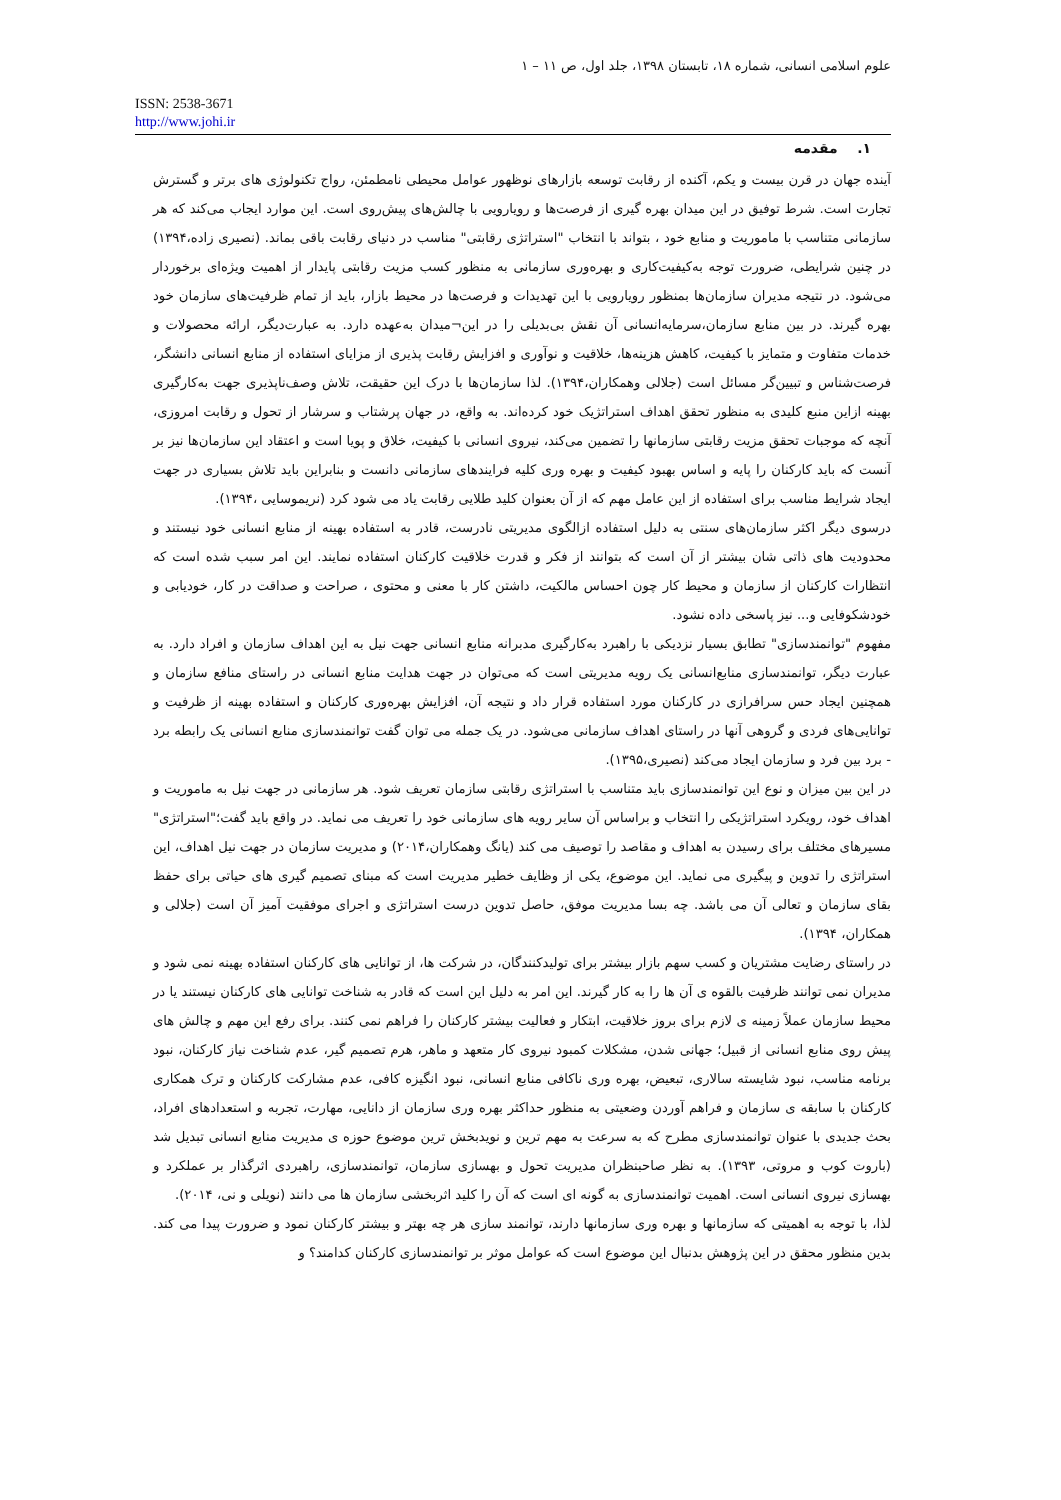علوم اسلامی انسانی، شماره ۱۸، تابستان ۱۳۹۸، جلد اول، ص ۱۱ – ۱
ISSN: 2538-3671
http://www.johi.ir
۱. مقدمه
آینده جهان در قرن بیست و یکم، آکنده از رقابت توسعه بازارهای نوظهور عوامل محیطی نامطمئن، رواج تکنولوژی های برتر و گسترش تجارت است. شرط توفیق در این میدان بهره گیری از فرصت‌ها و رویارویی با چالش‌های پیش‌روی است. این موارد ایجاب می‌کند که هر سازمانی متناسب با ماموریت و منابع خود ، بتواند با انتخاب "استراتژی رقابتی" مناسب در دنیای رقابت باقی بماند. (نصیری زاده،۱۳۹۴) در چنین شرایطی، ضرورت توجه به‌کیفیت‌کاری و بهره‌وری سازمانی به منظور کسب مزیت رقابتی پایدار از اهمیت ویژه‌ای برخوردار می‌شود. در نتیجه مدیران سازمان‌ها بمنظور رویارویی با این تهدیدات و فرصت‌ها در محیط بازار، باید از تمام ظرفیت‌های سازمان خود بهره گیرند. در بین منابع سازمان،سرمایه‌انسانی آن نقش بی‌بدیلی را در این¬میدان به‌عهده دارد. به عبارت‌دیگر، ارائه محصولات و خدمات متفاوت و متمایز با کیفیت، کاهش هزینه‌ها، خلاقیت و نوآوری و افزایش رقابت پذیری از مزایای استفاده از منابع انسانی دانشگر، فرصت‌شناس و تبیین‌گر مسائل است (جلالی وهمکاران،۱۳۹۴). لذا سازمان‌ها با درک این حقیقت، تلاش وصف‌ناپذیری جهت به‌کارگیری بهینه ازاین منبع کلیدی به منظور تحقق اهداف استراتژیک خود کرده‌اند. به واقع، در جهان پرشتاب و سرشار از تحول و رقابت امروزی، آنچه که موجبات تحقق مزیت رقابتی سازمانها را تضمین می‌کند، نیروی انسانی با کیفیت، خلاق و پویا است و اعتقاد این سازمان‌ها نیز بر آنست که باید کارکنان را پایه و اساس بهبود کیفیت و بهره وری کلیه فرایندهای سازمانی دانست و بنابراین باید تلاش بسیاری در جهت ایجاد شرایط مناسب برای استفاده از این عامل مهم که از آن بعنوان کلید طلایی رقابت یاد می شود کرد (نریموسایی ،۱۳۹۴).
درسوی دیگر اکثر سازمان‌های سنتی به دلیل استفاده ازالگوی مدیریتی نادرست، قادر به استفاده بهینه از منابع انسانی خود نیستند و محدودیت های ذاتی شان بیشتر از آن است که بتوانند از فکر و قدرت خلاقیت کارکنان استفاده نمایند. این امر سبب شده است که انتظارات کارکنان از سازمان و محیط کار چون احساس مالکیت، داشتن کار با معنی و محتوی ، صراحت و صداقت در کار، خودیابی و خودشکوفایی و... نیز پاسخی داده نشود.
مفهوم "توانمندسازی" تطابق بسیار نزدیکی با راهبرد به‌کارگیری مدبرانه منابع انسانی جهت نیل به این اهداف سازمان و افراد دارد. به عبارت دیگر، توانمندسازی منابع‌انسانی یک رویه مدیریتی است که می‌توان در جهت هدایت منابع انسانی در راستای منافع سازمان و همچنین ایجاد حس سرافرازی در کارکنان مورد استفاده قرار داد و نتیجه آن، افزایش بهره‌وری کارکنان و استفاده بهینه از ظرفیت و توانایی‌های فردی و گروهی آنها در راستای اهداف سازمانی می‌شود. در یک جمله می توان گفت توانمندسازی منابع انسانی یک رابطه برد - برد بین فرد و سازمان ایجاد می‌کند (نصیری،۱۳۹۵).
در این بین میزان و نوع این توانمندسازی باید متناسب با استراتژی رقابتی سازمان تعریف شود. هر سازمانی در جهت نیل به ماموریت و اهداف خود، رویکرد استراتژیکی را انتخاب و براساس آن سایر رویه های سازمانی خود را تعریف می نماید. در واقع باید گفت؛"استراتژی" مسیرهای مختلف برای رسیدن به اهداف و مقاصد را توصیف می کند (یانگ وهمکاران،۲۰۱۴) و مدیریت سازمان در جهت نیل اهداف، این استراتژی را تدوین و پیگیری می نماید. این موضوع، یکی از وظایف خطیر مدیریت است که مبنای تصمیم گیری های حیاتی برای حفظ بقای سازمان و تعالی آن می باشد. چه بسا مدیریت موفق، حاصل تدوین درست استراتژی و اجرای موفقیت آمیز آن است (جلالی و همکاران، ۱۳۹۴).
در راستای رضایت مشتریان و کسب سهم بازار بیشتر برای تولیدکنندگان، در شرکت ها، از توانایی های کارکنان استفاده بهینه نمی شود و مدیران نمی توانند ظرفیت بالقوه ی آن ها را به کار گیرند. این امر به دلیل این است که قادر به شناخت توانایی های کارکنان نیستند یا در محیط سازمان عملاً زمینه ی لازم برای بروز خلاقیت، ابتکار و فعالیت بیشتر کارکنان را فراهم نمی کنند. برای رفع این مهم و چالش های پیش روی منابع انسانی از قبیل؛ جهانی شدن، مشکلات کمبود نیروی کار متعهد و ماهر، هرم تصمیم گیر، عدم شناخت نیاز کارکنان، نبود برنامه مناسب، نبود شایسته سالاری، تبعیض، بهره وری ناکافی منابع انسانی، نبود انگیزه کافی، عدم مشارکت کارکنان و ترک همکاری کارکنان با سابقه ی سازمان و فراهم آوردن وضعیتی به منظور حداکثر بهره وری سازمان از دانایی، مهارت، تجربه و استعدادهای افراد، بحث جدیدی با عنوان توانمندسازی مطرح که به سرعت به مهم ترین و نویدبخش ترین موضوع حوزه ی مدیریت منابع انسانی تبدیل شد (باروت کوب و مروتی، ۱۳۹۳). به نظر صاحبنظران مدیریت تحول و بهسازی سازمان، توانمندسازی، راهبردی اثرگذار بر عملکرد و بهسازی نیروی انسانی است. اهمیت توانمندسازی به گونه ای است که آن را کلید اثربخشی سازمان ها می دانند (نویلی و نی، ۲۰۱۴).
لذا، با توجه به اهمیتی که سازمانها و بهره وری سازمانها دارند، توانمند سازی هر چه بهتر و بیشتر کارکنان نمود و ضرورت پیدا می کند. بدین منظور محقق در این پژوهش بدنبال این موضوع است که عوامل موثر بر توانمندسازی کارکنان کدامند؟ و